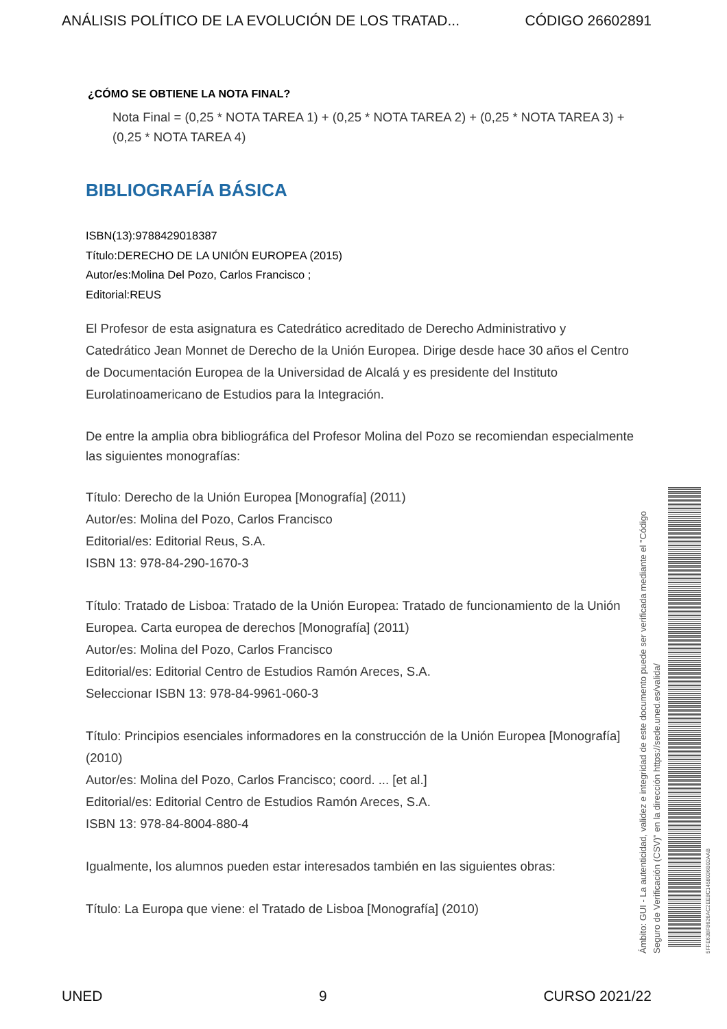ANÁLISIS POLÍTICO DE LA EVOLUCIÓN DE LOS TRATAD... CÓDIGO 26602891
¿CÓMO SE OBTIENE LA NOTA FINAL?
Nota Final = (0,25 * NOTA TAREA 1) + (0,25 * NOTA TAREA 2) + (0,25 * NOTA TAREA 3) + (0,25 * NOTA TAREA 4)
BIBLIOGRAFÍA BÁSICA
ISBN(13):9788429018387
Título:DERECHO DE LA UNIÓN EUROPEA (2015)
Autor/es:Molina Del Pozo, Carlos Francisco ;
Editorial:REUS
El Profesor de esta asignatura es Catedrático acreditado de Derecho Administrativo y Catedrático Jean Monnet de Derecho de la Unión Europea. Dirige desde hace 30 años el Centro de Documentación Europea de la Universidad de Alcalá y es presidente del Instituto Eurolatinoamericano de Estudios para la Integración.
De entre la amplia obra bibliográfica del Profesor Molina del Pozo se recomiendan especialmente las siguientes monografías:
Título: Derecho de la Unión Europea [Monografía] (2011)
Autor/es: Molina del Pozo, Carlos Francisco
Editorial/es: Editorial Reus, S.A.
ISBN 13: 978-84-290-1670-3
Título: Tratado de Lisboa: Tratado de la Unión Europea: Tratado de funcionamiento de la Unión Europea. Carta europea de derechos [Monografía] (2011)
Autor/es: Molina del Pozo, Carlos Francisco
Editorial/es: Editorial Centro de Estudios Ramón Areces, S.A.
Seleccionar ISBN 13: 978-84-9961-060-3
Título: Principios esenciales informadores en la construcción de la Unión Europea [Monografía] (2010)
Autor/es: Molina del Pozo, Carlos Francisco; coord. ... [et al.]
Editorial/es: Editorial Centro de Estudios Ramón Areces, S.A.
ISBN 13: 978-84-8004-880-4
Igualmente, los alumnos pueden estar interesados también en las siguientes obras:
Título: La Europa que viene: el Tratado de Lisboa [Monografía] (2010)
Ámbito: GUI - La autenticidad, validez e integridad de este documento puede ser verificada mediante el "Código Seguro de Verificación (CSV)" en la dirección https://sede.uned.es/valida/
5FFE638F8626AC2EE8C1458036B02AAB
UNED 9 CURSO 2021/22